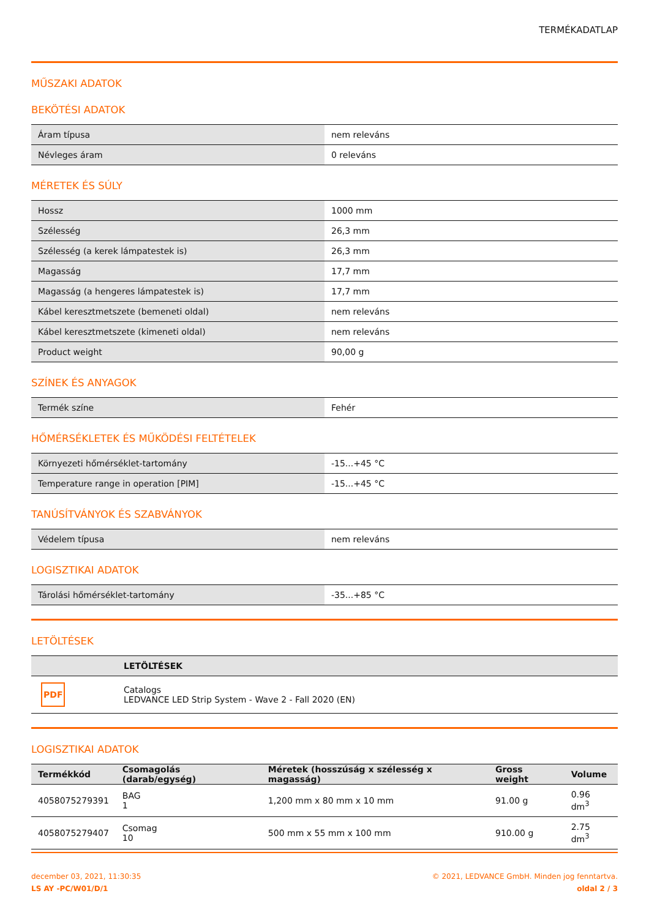TERMÉKADATLAP
MŰSZAKI ADATOK
BEKÖTÉSI ADATOK
| Áram típusa | nem releváns |
| Névleges áram | 0 releváns |
MÉRETEK ÉS SÚLY
| Hossz | 1000 mm |
| Szélesség | 26,3 mm |
| Szélesség (a kerek lámpatestek is) | 26,3 mm |
| Magasság | 17,7 mm |
| Magasság (a hengeres lámpatestek is) | 17,7 mm |
| Kábel keresztmetszete (bemeneti oldal) | nem releváns |
| Kábel keresztmetszete (kimeneti oldal) | nem releváns |
| Product weight | 90,00 g |
SZÍNEK ÉS ANYAGOK
| Termék színe | Fehér |
HŐMÉRSÉKLETEK ÉS MŰKÖDÉSI FELTÉTELEK
| Környezeti hőmérséklet-tartomány | -15...+45 °C |
| Temperature range in operation [PIM] | -15...+45 °C |
TANÚSÍTVÁNYOK ÉS SZABVÁNYOK
| Védelem típusa | nem releváns |
LOGISZTIKAI ADATOK
| Tárolási hőmérséklet-tartomány | -35...+85 °C |
LETÖLTÉSEK
| | LETÖLTÉSEK |
| --- | --- |
| PDF | Catalogs LEDVANCE LED Strip System - Wave 2 - Fall 2020 (EN) |
LOGISZTIKAI ADATOK
| Termékkód | Csomagolás (darab/egység) | Méretek (hosszúság x szélesség x magasság) | Gross weight | Volume |
| --- | --- | --- | --- | --- |
| 4058075279391 | BAG 1 | 1,200 mm x 80 mm x 10 mm | 91.00 g | 0.96 dm<sup>3</sup> |
| 4058075279407 | Csomag 10 | 500 mm x 55 mm x 100 mm | 910.00 g | 2.75 dm<sup>3</sup> |
december 03, 2021, 11:30:35
LS AY -PC/W01/D/1
© 2021, LEDVANCE GmbH. Minden jog fenntartva.
oldal 2 / 3